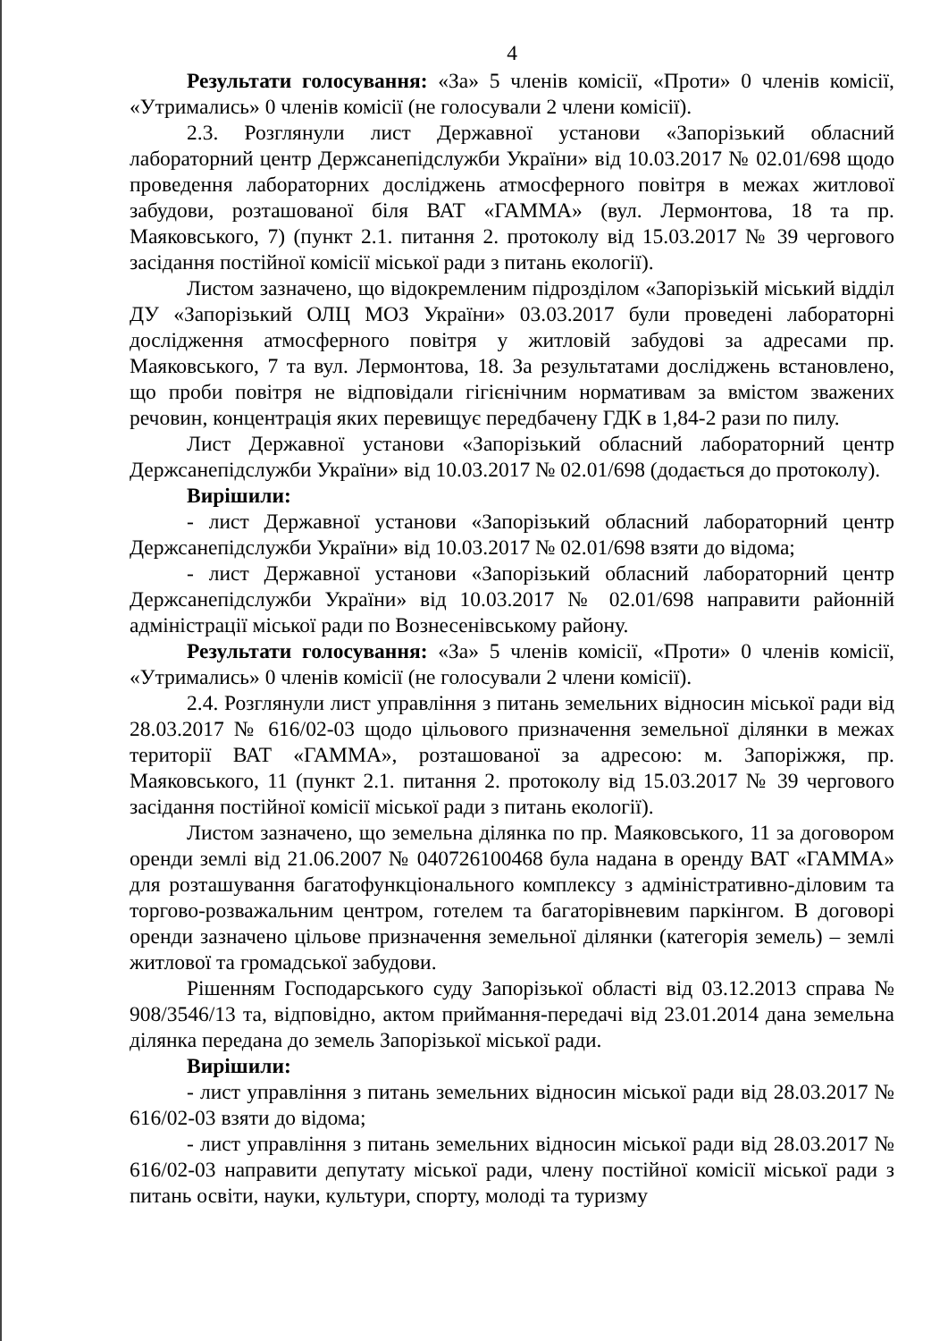4
Результати голосування: «За» 5 членів комісії, «Проти» 0 членів комісії, «Утримались» 0 членів комісії (не голосували 2 члени комісії).
2.3. Розглянули лист Державної установи «Запорізький обласний лабораторний центр Держсанепідслужби України» від 10.03.2017 № 02.01/698 щодо проведення лабораторних досліджень атмосферного повітря в межах житлової забудови, розташованої біля ВАТ «ГАММА» (вул. Лермонтова, 18 та пр. Маяковського, 7) (пункт 2.1. питання 2. протоколу від 15.03.2017 № 39 чергового засідання постійної комісії міської ради з питань екології).
Листом зазначено, що відокремленим підрозділом «Запорізькій міський відділ ДУ «Запорізький ОЛЦ МОЗ України» 03.03.2017 були проведені лабораторні дослідження атмосферного повітря у житловій забудові за адресами пр. Маяковського, 7 та вул. Лермонтова, 18. За результатами досліджень встановлено, що проби повітря не відповідали гігієнічним нормативам за вмістом зважених речовин, концентрація яких перевищує передбачену ГДК в 1,84-2 рази по пилу.
Лист Державної установи «Запорізький обласний лабораторний центр Держсанепідслужби України» від 10.03.2017 № 02.01/698 (додається до протоколу).
Вирішили:
- лист Державної установи «Запорізький обласний лабораторний центр Держсанепідслужби України» від 10.03.2017 № 02.01/698 взяти до відома;
- лист Державної установи «Запорізький обласний лабораторний центр Держсанепідслужби України» від 10.03.2017 № 02.01/698 направити районній адміністрації міської ради по Вознесенівському району.
Результати голосування: «За» 5 членів комісії, «Проти» 0 членів комісії, «Утримались» 0 членів комісії (не голосували 2 члени комісії).
2.4. Розглянули лист управління з питань земельних відносин міської ради від 28.03.2017 № 616/02-03 щодо цільового призначення земельної ділянки в межах території ВАТ «ГАММА», розташованої за адресою: м. Запоріжжя, пр. Маяковського, 11 (пункт 2.1. питання 2. протоколу від 15.03.2017 № 39 чергового засідання постійної комісії міської ради з питань екології).
Листом зазначено, що земельна ділянка по пр. Маяковського, 11 за договором оренди землі від 21.06.2007 № 040726100468 була надана в оренду ВАТ «ГАММА» для розташування багатофункціонального комплексу з адміністративно-діловим та торгово-розважальним центром, готелем та багаторівневим паркінгом. В договорі оренди зазначено цільове призначення земельної ділянки (категорія земель) – землі житлової та громадської забудови.
Рішенням Господарського суду Запорізької області від 03.12.2013 справа № 908/3546/13 та, відповідно, актом приймання-передачі від 23.01.2014 дана земельна ділянка передана до земель Запорізької міської ради.
Вирішили:
- лист управління з питань земельних відносин міської ради від 28.03.2017 № 616/02-03 взяти до відома;
- лист управління з питань земельних відносин міської ради від 28.03.2017 № 616/02-03 направити депутату міської ради, члену постійної комісії міської ради з питань освіти, науки, культури, спорту, молоді та туризму